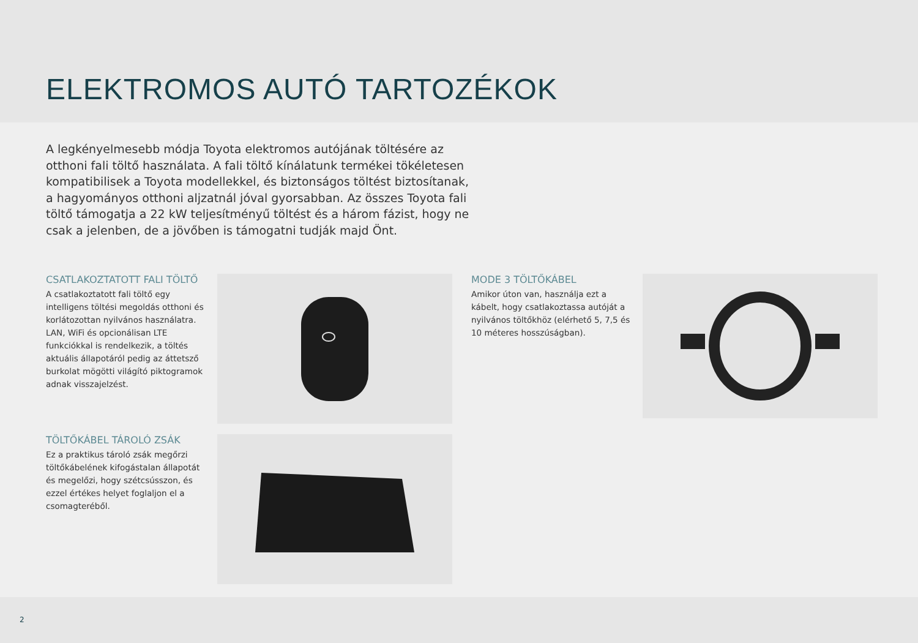ELEKTROMOS AUTÓ TARTOZÉKOK
A legkényelmesebb módja Toyota elektromos autójának töltésére az otthoni fali töltő használata. A fali töltő kínálatunk termékei tökéletesen kompatibilisek a Toyota modellekkel, és biztonságos töltést biztosítanak, a hagyományos otthoni aljzatnál jóval gyorsabban. Az összes Toyota fali töltő támogatja a 22 kW teljesítményű töltést és a három fázist, hogy ne csak a jelenben, de a jövőben is támogatni tudják majd Önt.
CSATLAKOZTATOTT FALI TÖLTŐ
A csatlakoztatott fali töltő egy intelligens töltési megoldás otthoni és korlátozottan nyilvános használatra. LAN, WiFi és opcionálisan LTE funkciókkal is rendelkezik, a töltés aktuális állapotáról pedig az áttetsző burkolat mögötti világító piktogramok adnak visszajelzést.
TÖLTŐKÁBEL TÁROLÓ ZSÁK
Ez a praktikus tároló zsák megőrzi töltőkábelének kifogástalan állapotát és megelőzi, hogy szétcsússzon, és ezzel értékes helyet foglaljon el a csomagteréből.
MODE 3 TÖLTŐKÁBEL
Amikor úton van, használja ezt a kábelt, hogy csatlakoztassa autóját a nyilvános töltőkhöz (elérhető 5, 7,5 és 10 méteres hosszúságban).
2